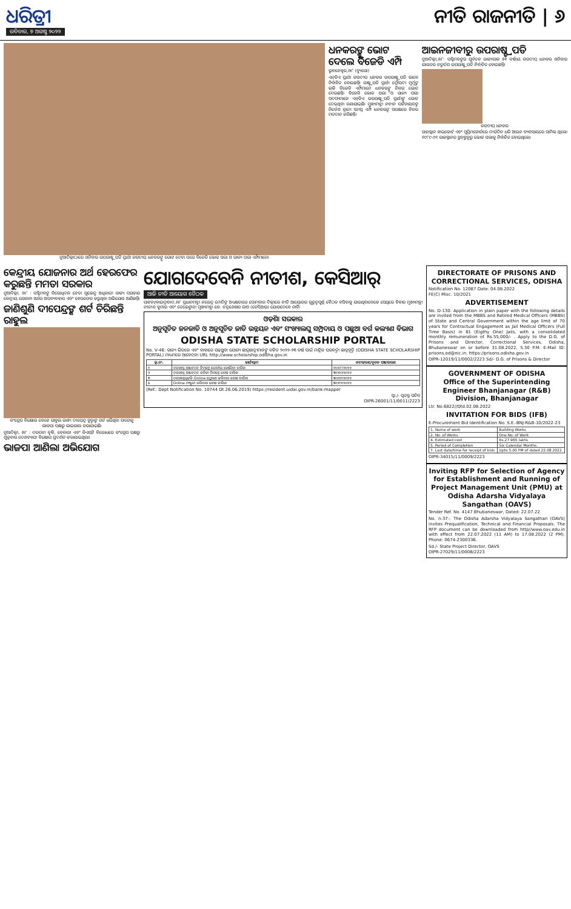ଧରିତ୍ରୀ
ରବିବାର, ୭ ଅଗଷ୍ଟ ୨୦୨୨
ନୀତି ରାଜନୀତି | ୬
ନୂଆଦିଲ୍ଲୀଠାରେ ଶନିବାର ଉପରାଷ୍ଟ୍ରପତି ପ୍ରାର୍ଥୀ ଜଗଦୀପ୍ ଧନକରଙ୍କୁ ଭୋଟ ଦେବା ପରେ ବିଜେଡି ଲୋକ ସଭା ଓ ରାଜ୍ୟ ସଭା ଏମ୍ପିମାନେ।
ଧନକରଙ୍କୁ ଭୋଟ ଦେଲେ ବିଜେଡି ଏମ୍ପି
ଭୁବନେଶ୍ୱର,୬ା୮ (ବ୍ୟୁରୋ)
ଏନ୍‌ଡିଏ ପ୍ରାର୍ଥୀ ଜଗଦୀପ ଧନକର ଉପରାଷ୍ଟ୍ରପତି ଭାବେ ନିର୍ବାଚିତ ହୋଇଛନ୍ତି। ରାଷ୍ଟ୍ରପତି ପ୍ରାର୍ଥୀ ଦ୍ରୌପଦୀ ମୁର୍ମୁଙ୍କ ଭଳି ବିଜେଡି ଏମ୍ପିମାନେ ଧନକରଙ୍କୁ ନିଜର ଭୋଟ ଦେଇଛନ୍ତି। ବିଜେଡି ଲୋକ ସଭା ଓ ରାଜ୍ୟ ସଭା ସଦସ୍ୟମାନେ ଏନ୍‌ଡିଏ ଉପରାଷ୍ଟ୍ରପତି ପ୍ରାର୍ଥୀଙ୍କୁ ଭୋଟ ଦେଇଥିବା ଜଣାଯାଇଛି। ମୁଖ୍ୟମନ୍ତ୍ରୀ ନବୀନ ପଟ୍ଟନାୟକଙ୍କ ନିର୍ଦ୍ଦେଶ କ୍ରମେ ସମସ୍ତ ଏମ୍ପି ଧନକରଙ୍କ ସପକ୍ଷରେ ନିଜର ମତଦାନ କରିଛନ୍ତି।
ଆଇନଜୀବୀରୁ ଉପରାଷ୍ଟ୍ରପତି
ନୂଆଦିଲ୍ଲୀ,୬ା୮: ପଶ୍ଚିମବଙ୍ଗର ପୂର୍ବତନ ରାଜ୍ୟପାଳ ୭୧ ବର୍ଷୀୟ ଜଗଦୀପ୍ ଧନକର ଶନିବାର ଭାରତର ଚତୁର୍ଦ୍ଦଶ ଉପରାଷ୍ଟ୍ରପତି ନିର୍ବାଚିତ ହୋଇଛନ୍ତି।
ଜଗଦୀପ୍ ଧନକର
ରାଜସ୍ଥାନ ହାଇକୋର୍ଟ ଏବଂ ସୁପ୍ରିମକୋର୍ଟରେ ଦୀର୍ଘଦିନ ଧରି ଆଇନ ବ୍ୟବସାୟରେ ସାମିଲ ଥିଲେ। ୧୯୮୯-୯୧ ରାଜସ୍ଥାନର ଝୁନ୍‌ଝୁନୁରୁ ଲୋକ ସଭାକୁ ନିର୍ବାଚିତ ହୋଇଥିଲେ।
କେନ୍ଦ୍ରୀୟ ଯୋଜନାର ଅର୍ଥ ହେରଫେର କରୁଛନ୍ତି ମମତା ସରକାର
ନୂଆଦିଲ୍ଲୀ, ୬ା୮ : ପଶ୍ଚିମବଙ୍ଗ ବିରୋଧିଦଳ ନେତା ଶୁଭେନ୍ଦୁ ଅଧିକାରୀ ରାଜ୍ୟ ସରକାର କେନ୍ଦ୍ରୀୟ ଯୋଜନା ଅର୍ଥର ଅପବ୍ୟବହାର ଏବଂ ହେରଫେର କରୁଥିବା ଅଭିଯୋଗ ଆଣିଛନ୍ତି।
ଜାଣିଶୁଣି ଦୀପେନ୍ଦ୍ରଙ୍କ ଶର୍ଟ ଚିରିଛନ୍ତି ରାହୁଲ
କଂଗ୍ରେସ ବିକ୍ଷୋଭ ବେଳେ ରାହୁଲ ଗାନ୍ଧୀ ଦୀପେନ୍ଦ୍ର ହୁଡ୍ଡାଙ୍କ ଶର୍ଟ ଧରିଥିବା ଫଟୋକୁ ଭାଜପା ପକ୍ଷରୁ ଭାଇରାଲ କରାଯାଇଛି।
ନୂଆଦିଲ୍ଲୀ, ୬ା୮ : ଦରଦାମ ବୃଦ୍ଧି, ବେକାରୀ ଏବଂ ଜିଏସ୍‌ଟି ବିରୋଧରେ କଂଗ୍ରେସ ପକ୍ଷରୁ ଶୁକ୍ରବାର ଦେଶବ୍ୟାପୀ ବିକ୍ଷୋଭ ପ୍ରଦର୍ଶନ କରାଯାଇଥିଲା।
ଭାଜପା ଆଣିଲା ଅଭିଯୋଗ
ଯୋଗଦେବେନି ନୀତୀଶ, କେସିଆର୍
ଆଜି ନୀତି ଆୟୋଗ ବୈଠକ
ପାଟନା/ହାଇଦ୍ରାବାଦ,୬ା୮ ପ୍ରଧାନମନ୍ତ୍ରୀ ନରେନ୍ଦ୍ର ମୋଦିଙ୍କ ଅଧ୍ୟକ୍ଷତାରେ ସୋମବାର ଦିଲ୍ଲୀରେ ନୀତି ଆୟୋଗର ଗୁରୁତ୍ୱପୂର୍ଣ୍ଣ ବୈଠକ ବସିବାକୁ ଯାଉଥିବାବେଳେ ସେଥିରେ ବିହାର ମୁଖ୍ୟମନ୍ତ୍ରୀ ନୀତୀଶ କୁମାର ଏବଂ ତେଲେଙ୍ଗାନା ମୁଖ୍ୟମନ୍ତ୍ରୀ କେ. ଚନ୍ଦ୍ରଶେଖର ରାଓ (କେସିଆର୍) ଯୋଗଦେବେ ନାହିଁ।
ଓଡ଼ିଶା ସରକାର
ଅନୁସୂଚିତ ଜନଜାତି ଓ ଅନୁସୂଚିତ ଜାତି ଉନ୍ନୟନ ଏବଂ ସଂଖ୍ୟାଲଘୁ ସମ୍ପ୍ରଦାୟ ଓ ପଛୁଆ ବର୍ଗ କଲ୍ୟାଣ ବିଭାଗ
ODISHA STATE SCHOLARSHIP PORTAL
No. V-46: ରାଜ୍ୟ ଭିତରେ ଏବଂ ବାହାରେ ପଢ଼ୁଥିବା ଯୋଗ୍ୟ ଛାତ୍ରଛାତ୍ରୀମାନଙ୍କୁ ଚଳିତ ୨୦୨୨-୨୩ ବର୍ଷ ପାଇଁ ମାଟ୍ରିକ ପରବର୍ତ୍ତୀ ଛାତ୍ରବୃତ୍ତି (ODISHA STATE SCHOLARSHIP PORTAL) ମାଧ୍ୟମରେ ଆବେଦନ। URL http://www.scholarship.odisha.gov.in
| କ୍ର.ନଂ. | କାର୍ଯ୍ୟକ୍ରମ | ନବୀକରଣ/ନୂତନ ପଞ୍ଜୀକରଣ |
| --- | --- | --- |
| ୧ | ଦରଖାସ୍ତ ଆବେଦନ ନିମନ୍ତେ ପୋର୍ଟାଲ ଖୋଲିବା ତାରିଖ | ୧୦।୦୮।୨୦୨୨ |
| ୨ | ଦରଖାସ୍ତ ଆବେଦନ କରିବା ନିମନ୍ତେ ଶେଷ ତାରିଖ | ୩୧।୧୦।୨୦୨୨ |
| ୩ | ଦରଖାସ୍ତଗୁଡ଼ିକ Online ପ୍ରେରଣ କରିବାର ଶେଷ ତାରିଖ | ୩୦।୧୧।୨୦୨୨ |
| ୪ | Online ମଞ୍ଜୁରୀ କରିବାର ଶେଷ ତାରିଖ | ୩୧।୧୨।୨୦୨୨ |
(Ref.: Dept Notification No. 10744 Dt.26.06.2019) https://resident.uidai.gov.in/bank-mapper
ସ୍ୱା./- ସ୍ୱତନ୍ତ୍ର ସଚିବ
OIPR-26001/11/0011/2223
DIRECTORATE OF PRISONS AND CORRECTIONAL SERVICES, ODISHA
Notification No. 12087 Date: 04.08.2022
FE(C) Misc. 10/2021
ADVERTISEMENT
No. D-130: Application in plain paper with the following details are invited from the MBBS and Retired Medical Officers (MBBS) of State and Central Government within the age limit of 70 years for Contractual Engagement as Jail Medical Officers (Full Time Basis) in 81 (Eigthy One) Jails, with a consolidated monthly remuneration of Rs.55,000/- . Apply to the D.G. of Prisons and Director, Correctional Services, Odisha, Bhubaneswar on or before 31.08.2022, 5.30 P.M. E-Mail ID: prisons.od@nic.in. https://prisons.odisha.gov.in
OIPR-12019/11/0002/2223 Sd/- D.G. of Prisons & Director
GOVERNMENT OF ODISHA
Office of the Superintending Engineer Bhanjanagar (R&B) Division, Bhanjanagar
Ltr. No.6822//Dtd.02.08.2022
INVITATION FOR BIDS (IFB)
E-Procurement Bid Identification No. S.E.-BNJ-R&B-10/2022-23
| 1. Name of work | Building Works |
| 2. No. of Works | One No. of Work |
| 4. Estimated cost | Rs.27.965 lakhs |
| 5. Period of Completion | Six Calendar Months. |
| 7. Last date/time for receipt of bids | Upto 5.00 PM of dated 22.08.2022 |
OIPR-34015/11/0009/2223
Inviting RFP for Selection of Agency for Establishment and Running of Project Management Unit (PMU) at Odisha Adarsha Vidyalaya Sangathan (OAVS)
Tender Ref. No. 4147 Bhubaneswar, Dated: 22.07.22
No. n-37:- The Odisha Adarsha Vidyalaya Sangathan (OAVS) invites Prequalification, Technical and Financial Proposals. The RFP document can be downloaded from http//www.oav.edu.in with effect from 22.07.2022 (11 AM) to 17.08.2022 (2 PM). Phone: 0674-2300336.
Sd./- State Project Director, OAVS
OIPR-27029/11/0008/2223